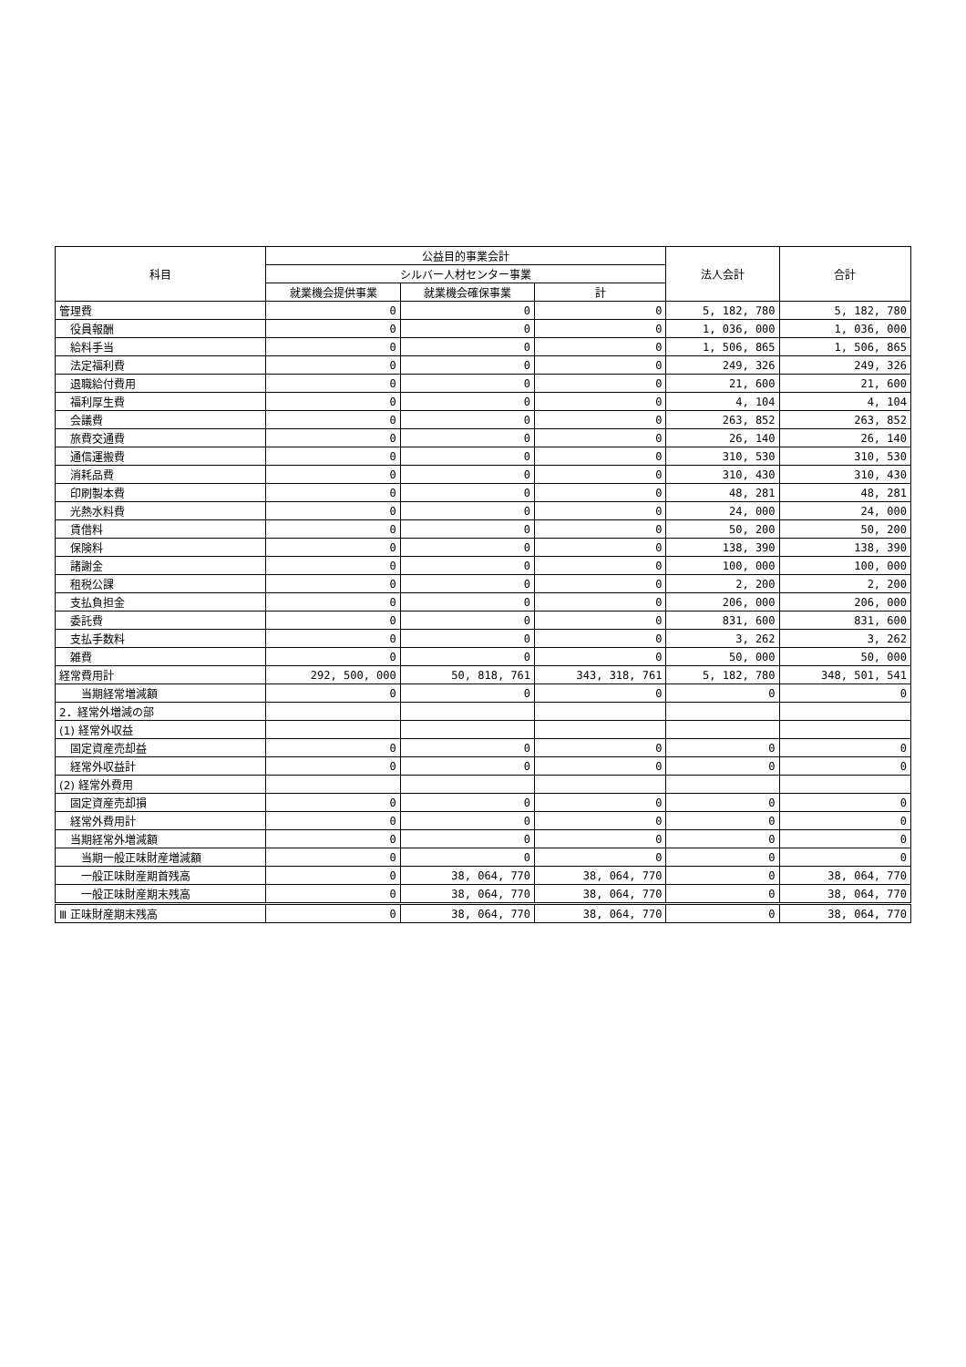| 科目 | 公益目的事業会計 | | | 法人会計 | 合計 |
| --- | --- | --- | --- | --- | --- |
| | シルバー人材センター事業 | | | | |
| | 就業機会提供事業 | 就業機会確保事業 | 計 | | |
| 管理費 | 0 | 0 | 0 | 5, 182, 780 | 5, 182, 780 |
| 役員報酬 | 0 | 0 | 0 | 1, 036, 000 | 1, 036, 000 |
| 給料手当 | 0 | 0 | 0 | 1, 506, 865 | 1, 506, 865 |
| 法定福利費 | 0 | 0 | 0 | 249, 326 | 249, 326 |
| 退職給付費用 | 0 | 0 | 0 | 21, 600 | 21, 600 |
| 福利厚生費 | 0 | 0 | 0 | 4, 104 | 4, 104 |
| 会議費 | 0 | 0 | 0 | 263, 852 | 263, 852 |
| 旅費交通費 | 0 | 0 | 0 | 26, 140 | 26, 140 |
| 通信運搬費 | 0 | 0 | 0 | 310, 530 | 310, 530 |
| 消耗品費 | 0 | 0 | 0 | 310, 430 | 310, 430 |
| 印刷製本費 | 0 | 0 | 0 | 48, 281 | 48, 281 |
| 光熱水料費 | 0 | 0 | 0 | 24, 000 | 24, 000 |
| 賃借料 | 0 | 0 | 0 | 50, 200 | 50, 200 |
| 保険料 | 0 | 0 | 0 | 138, 390 | 138, 390 |
| 諸謝金 | 0 | 0 | 0 | 100, 000 | 100, 000 |
| 租税公課 | 0 | 0 | 0 | 2, 200 | 2, 200 |
| 支払負担金 | 0 | 0 | 0 | 206, 000 | 206, 000 |
| 委託費 | 0 | 0 | 0 | 831, 600 | 831, 600 |
| 支払手数料 | 0 | 0 | 0 | 3, 262 | 3, 262 |
| 雑費 | 0 | 0 | 0 | 50, 000 | 50, 000 |
| 経常費用計 | 292, 500, 000 | 50, 818, 761 | 343, 318, 761 | 5, 182, 780 | 348, 501, 541 |
| 当期経常増減額 | 0 | 0 | 0 | 0 | 0 |
| 2．経常外増減の部 | | | | | |
| (1) 経常外収益 | | | | | |
| 固定資産売却益 | 0 | 0 | 0 | 0 | 0 |
| 経常外収益計 | 0 | 0 | 0 | 0 | 0 |
| (2) 経常外費用 | | | | | |
| 固定資産売却損 | 0 | 0 | 0 | 0 | 0 |
| 経常外費用計 | 0 | 0 | 0 | 0 | 0 |
| 当期経常外増減額 | 0 | 0 | 0 | 0 | 0 |
| 当期一般正味財産増減額 | 0 | 0 | 0 | 0 | 0 |
| 一般正味財産期首残高 | 0 | 38, 064, 770 | 38, 064, 770 | 0 | 38, 064, 770 |
| 一般正味財産期末残高 | 0 | 38, 064, 770 | 38, 064, 770 | 0 | 38, 064, 770 |
| Ⅲ 正味財産期末残高 | 0 | 38, 064, 770 | 38, 064, 770 | 0 | 38, 064, 770 |